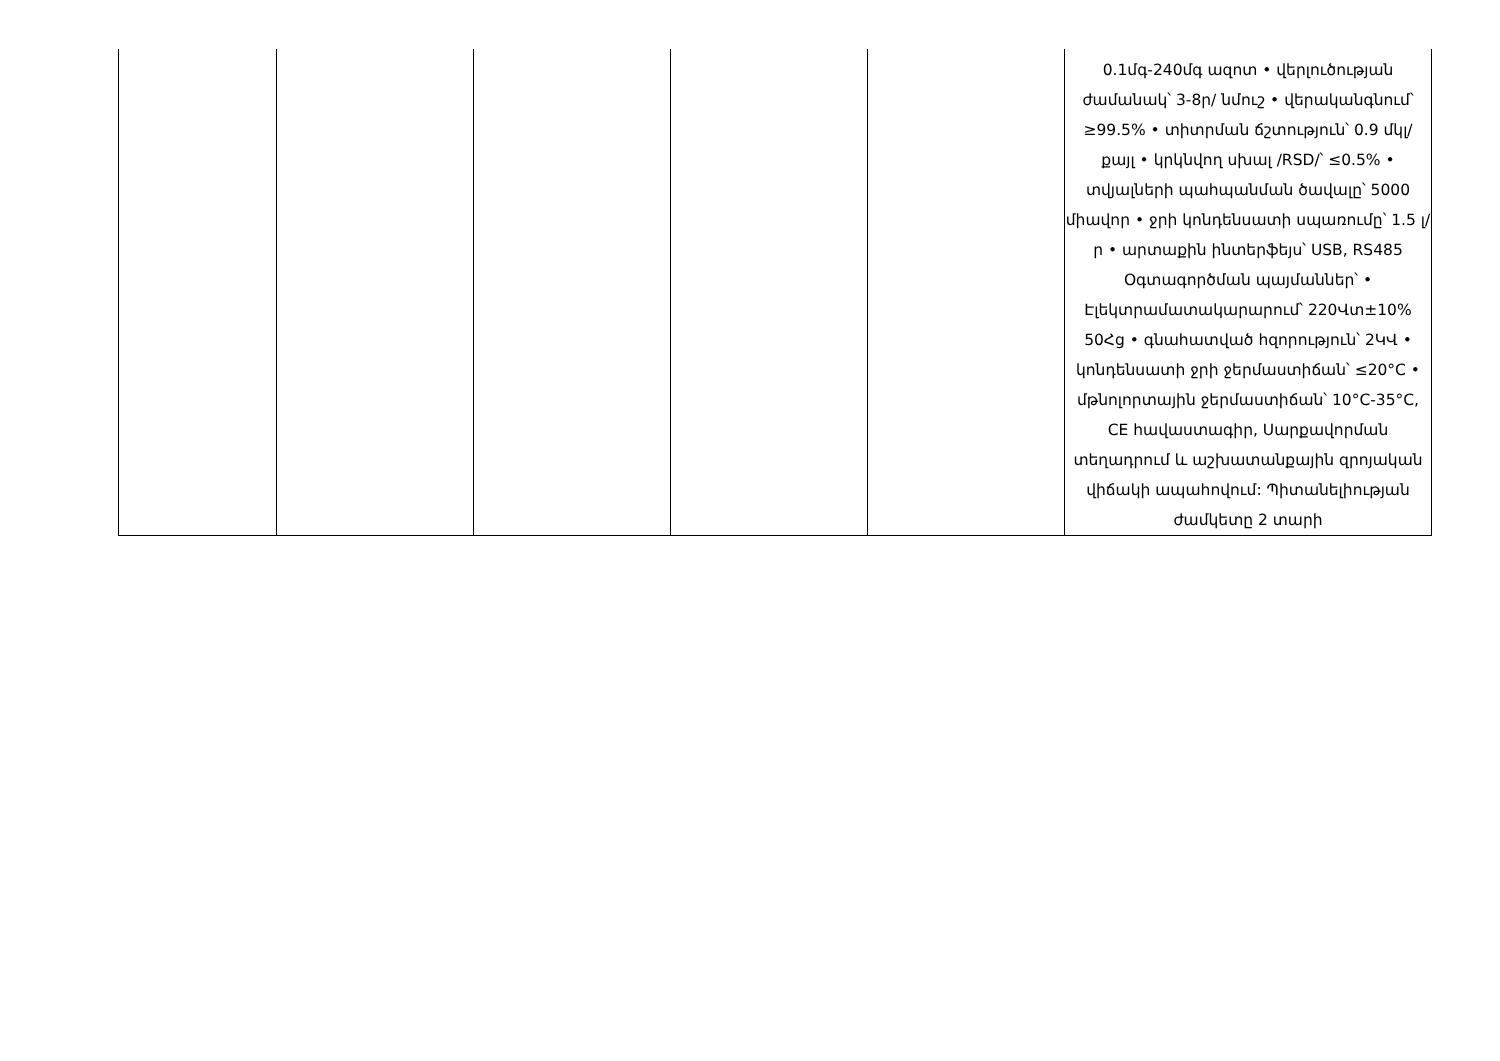| | | | | | 0.1մգ-240մգ ազոտ • վերլուծության ժամանակ՝ 3-8ր/ նմուշ • վերականգնում՝ ≥99.5% • տիտրման ճշտություն՝ 0.9 մկլ/ քայլ • կրկնվող սխալ /RSD/՝ ≤0.5% • տվյալների պահպանման ծավալը՝ 5000 միավոր • ջրի կոնդենսատի սպառումը՝ 1.5 լ/ր • արտաքին ինտերֆեյս՝ USB, RS485 Օգտագործման պայմաններ՝ • Էլեկտրամատակարարում՝ 220Վտ±10% 50Հց • գնահատված հզորություն՝ 2ԿՎ • կոնդենսատի ջրի ջերմաստիճան՝ ≤20°C • մթնոլորտային ջերմաստիճան՝ 10°C-35°C, CE հավաստագիր, Սարքավորման տեղադրում և աշխատանքային զրոյական վիճակի ապահովում: Պիտանելիության ժամկետը 2 տարի |